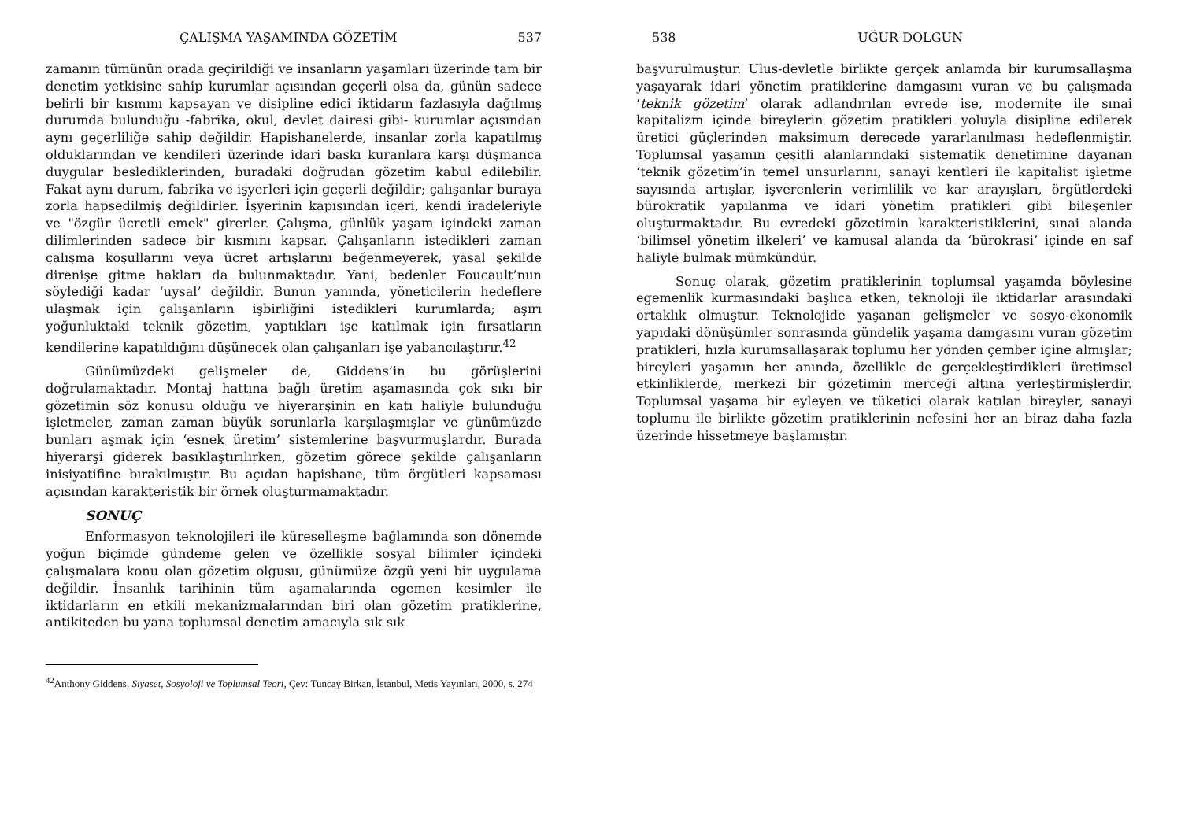ÇALIŞMA YAŞAMINDA GÖZETİM 537
zamanın tümünün orada geçirildiği ve insanların yaşamları üzerinde tam bir denetim yetkisine sahip kurumlar açısından geçerli olsa da, günün sadece belirli bir kısmını kapsayan ve disipline edici iktidarın fazlasıyla dağılmış durumda bulunduğu -fabrika, okul, devlet dairesi gibi- kurumlar açısından aynı geçerliliğe sahip değildir. Hapishanelerde, insanlar zorla kapatılmış olduklarından ve kendileri üzerinde idari baskı kuranlara karşı düşmanca duygular beslediklerinden, buradaki doğrudan gözetim kabul edilebilir. Fakat aynı durum, fabrika ve işyerleri için geçerli değildir; çalışanlar buraya zorla hapsedilmiş değildirler. İşyerinin kapısından içeri, kendi iradeleriyle ve "özgür ücretli emek" girerler. Çalışma, günlük yaşam içindeki zaman dilimlerinden sadece bir kısmını kapsar. Çalışanların istedikleri zaman çalışma koşullarını veya ücret artışlarını beğenmeyerek, yasal şekilde direnişe gitme hakları da bulunmaktadır. Yani, bedenler Foucault’nun söylediği kadar ‘uysal’ değildir. Bunun yanında, yöneticilerin hedeflere ulaşmak için çalışanların işbirliğini istedikleri kurumlarda; aşırı yoğunluktaki teknik gözetim, yaptıkları işe katılmak için fırsatların kendilerine kapatıldığını düşünecek olan çalışanları işe yabancılaştırır.<sup>42</sup>
Günümüzdeki gelişmeler de, Giddens’in bu görüşlerini doğrulamaktadır. Montaj hattına bağlı üretim aşamasında çok sıkı bir gözetimin söz konusu olduğu ve hiyerarşinin en katı haliyle bulunduğu işletmeler, zaman zaman büyük sorunlarla karşılaşmışlar ve günümüzde bunları aşmak için ‘esnek üretim’ sistemlerine başvurmuşlardır. Burada hiyerarşi giderek basıklaştırılırken, gözetim görece şekilde çalışanların inisiyatifine bırakılmıştır. Bu açıdan hapishane, tüm örgütleri kapsaması açısından karakteristik bir örnek oluşturmamaktadır.
SONUÇ
Enformasyon teknolojileri ile küreselleşme bağlamında son dönemde yoğun biçimde gündeme gelen ve özellikle sosyal bilimler içindeki çalışmalara konu olan gözetim olgusu, günümüze özgü yeni bir uygulama değildir. İnsanlık tarihinin tüm aşamalarında egemen kesimler ile iktidarların en etkili mekanizmalarından biri olan gözetim pratiklerine, antikiteden bu yana toplumsal denetim amacıyla sık sık
<sup>42</sup> Anthony Giddens, Siyaset, Sosyoloji ve Toplumsal Teori, Çev: Tuncay Birkan, İstanbul, Metis Yayınları, 2000, s. 274
538 UĞUR DOLGUN
başvurulmuştur. Ulus-devletle birlikte gerçek anlamda bir kurumsallaşma yaşayarak idari yönetim pratiklerine damgasını vuran ve bu çalışmada ‘teknik gözetim’ olarak adlandırılan evrede ise, modernite ile sınai kapitalizm içinde bireylerin gözetim pratikleri yoluyla disipline edilerek üretici güçlerinden maksimum derecede yararlanılması hedeflenmiştir. Toplumsal yaşamın çeşitli alanlarındaki sistematik denetimine dayanan ‘teknik gözetim’in temel unsurlarını, sanayi kentleri ile kapitalist işletme sayısında artışlar, işverenlerin verimlilik ve kar arayışları, örgütlerdeki bürokratik yapılanma ve idari yönetim pratikleri gibi bileşenler oluşturmaktadır. Bu evredeki gözetimin karakteristiklerini, sınai alanda ‘bilimsel yönetim ilkeleri’ ve kamusal alanda da ‘bürokrasi’ içinde en saf haliyle bulmak mümkündür.
Sonuç olarak, gözetim pratiklerinin toplumsal yaşamda böylesine egemenlik kurmasındaki başlıca etken, teknoloji ile iktidarlar arasındaki ortaklık olmuştur. Teknolojide yaşanan gelişmeler ve sosyo-ekonomik yapıdaki dönüşümler sonrasında gündelik yaşama damgasını vuran gözetim pratikleri, hızla kurumsallaşarak toplumu her yönden çember içine almışlar; bireyleri yaşamın her anında, özellikle de gerçekleştirdikleri üretimsel etkinliklerde, merkezi bir gözetimin merceği altına yerleştirmişlerdir. Toplumsal yaşama bir eyleyen ve tüketici olarak katılan bireyler, sanayi toplumu ile birlikte gözetim pratiklerinin nefesini her an biraz daha fazla üzerinde hissetmeye başlamıştır.